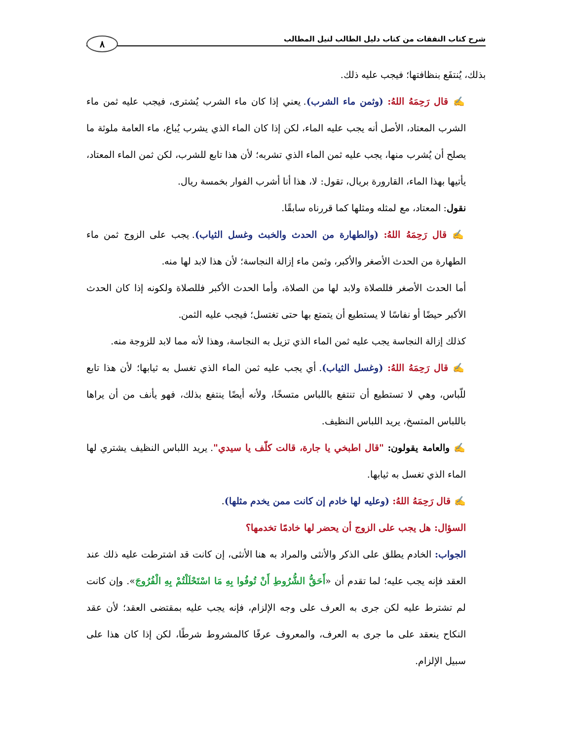شرح كتاب النفقات من كتاب دليل الطالب لنيل المطالب ٨
بذلك، يُنتفَع بنظافتها؛ فيجب عليه ذلك.
✍ قال رَحِمَهُ اللهُ: (وثمن ماء الشرب). يعني إذا كان ماء الشرب يُشترى، فيجب عليه ثمن ماء الشرب المعتاد، الأصل أنه يجب عليه الماء، لكن إذا كان الماء الذي يشرب يُباع، ماء العامة ملوثة ما يصلح أن يُشرب منها، يجب عليه ثمن الماء الذي تشربه؛ لأن هذا تابع للشرب، لكن ثمن الماء المعتاد، يأتيها بهذا الماء، القارورة بريال، تقول: لا، هذا أنا أشرب الفوار بخمسة ريال.
نقول: المعتاد، مع لمثله ومثلها كما قررناه سابقًا.
✍ قال رَحِمَهُ اللهُ: (والطهارة من الحدث والخبث وغسل الثياب). يجب على الزوج ثمن ماء الطهارة من الحدث الأصغر والأكبر، وثمن ماء إزالة النجاسة؛ لأن هذا لابد لها منه.
أما الحدث الأصغر فللصلاة ولابد لها من الصلاة، وأما الحدث الأكبر فللصلاة ولكونه إذا كان الحدث الأكبر حيضًا أو نفاسًا لا يستطيع أن يتمتع بها حتى تغتسل؛ فيجب عليه الثمن.
كذلك إزالة النجاسة يجب عليه ثمن الماء الذي تزيل به النجاسة، وهذا لأنه مما لابد للزوجة منه.
✍ قال رَحِمَهُ اللهُ: (وغسل الثياب). أي يجب عليه ثمن الماء الذي تغسل به ثيابها؛ لأن هذا تابع للّباس، وهي لا تستطيع أن تنتفع باللباس متسخًا، ولأنه أيضًا ينتفع بذلك، فهو يأنف من أن يراها باللباس المتسخ، يريد اللباس النظيف.
✍ والعامة يقولون: "قال اطبخي يا جارة، قالت كلّف يا سيدي". يريد اللباس النظيف يشتري لها الماء الذي تغسل به ثيابها.
✍ قال رَحِمَهُ اللهُ: (وعليه لها خادم إن كانت ممن يخدم مثلها).
السؤال: هل يجب على الزوج أن يحضر لها خادمًا تخدمها؟
الجواب: الخادم يطلق على الذكر والأنثى والمراد به هنا الأنثى، إن كانت قد اشترطت عليه ذلك عند العقد فإنه يجب عليه؛ لما تقدم أن «أَحَقُّ الشُّرُوطِ أَنْ تُوفُوا بِهِ مَا اسْتَحْلَلْتُمْ بِهِ الْفُرُوجَ». وإن كانت لم تشترط عليه لكن جرى به العرف على وجه الإلزام، فإنه يجب عليه بمقتضى العقد؛ لأن عقد النكاح ينعقد على ما جرى به العرف، والمعروف عرفًا كالمشروط شرطًا، لكن إذا كان هذا على سبيل الإلزام.